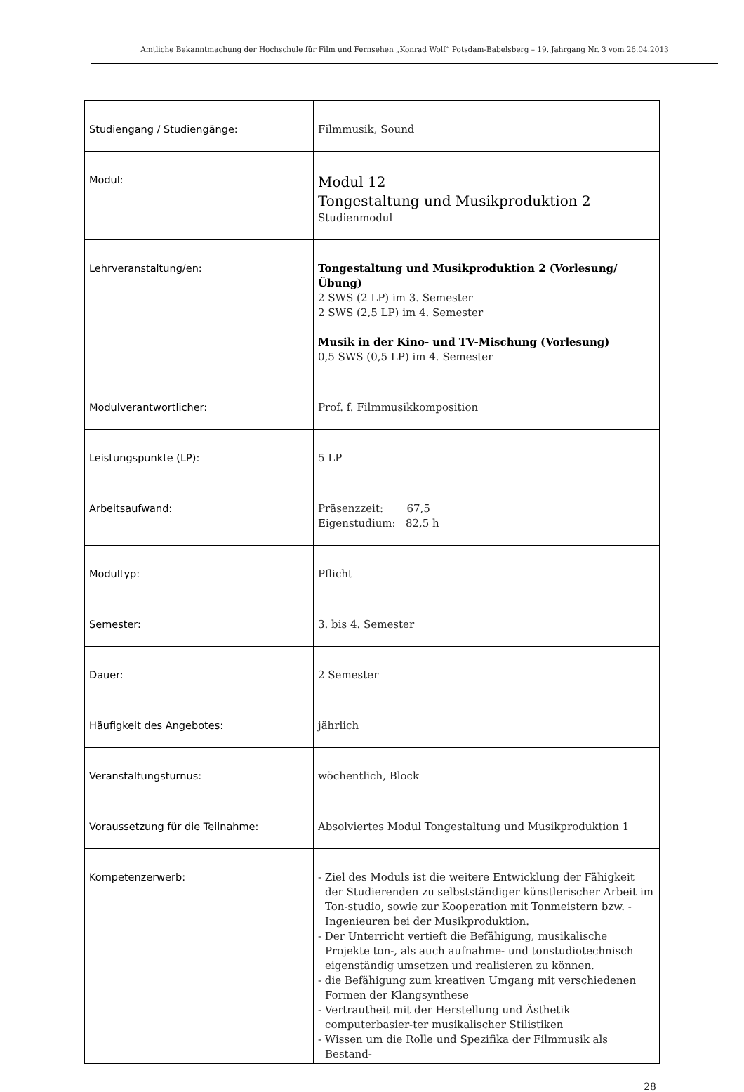Amtliche Bekanntmachung der Hochschule für Film und Fernsehen „Konrad Wolf“ Potsdam-Babelsberg – 19. Jahrgang Nr. 3 vom 26.04.2013
| Studiengang / Studiengänge: | Filmmusik, Sound |
| Modul: | Modul 12 Tongestaltung und Musikproduktion 2 Studienmodul |
| Lehrveranstaltung/en: | Tongestaltung und Musikproduktion 2 (Vorlesung/Übung) 2 SWS (2 LP) im 3. Semester 2 SWS (2,5 LP) im 4. Semester Musik in der Kino- und TV-Mischung (Vorlesung) 0,5 SWS (0,5 LP) im 4. Semester |
| Modulverantwortlicher: | Prof. f. Filmmusikkomposition |
| Leistungspunkte (LP): | 5 LP |
| Arbeitsaufwand: | Präsenzzeit: 67,5 Eigenstudium: 82,5 h |
| Modultyp: | Pflicht |
| Semester: | 3. bis 4. Semester |
| Dauer: | 2 Semester |
| Häufigkeit des Angebotes: | jährlich |
| Veranstaltungsturnus: | wöchentlich, Block |
| Voraussetzung für die Teilnahme: | Absolviertes Modul Tongestaltung und Musikproduktion 1 |
| Kompetenzerwerb: | - Ziel des Moduls ist die weitere Entwicklung der Fähigkeit der Studierenden zu selbstständiger künstlerischer Arbeit im Ton-studio, sowie zur Kooperation mit Tonmeistern bzw. -Ingenieuren bei der Musikproduktion. - Der Unterricht vertieft die Befähigung, musikalische Projekte ton-, als auch aufnahme- und tonstudiotechnisch eigenständig umsetzen und realisieren zu können. - die Befähigung zum kreativen Umgang mit verschiedenen Formen der Klangsynthese - Vertrautheit mit der Herstellung und Ästhetik computerbasier-ter musikalischer Stilistiken - Wissen um die Rolle und Spezifika der Filmmusik als Bestand- |
28